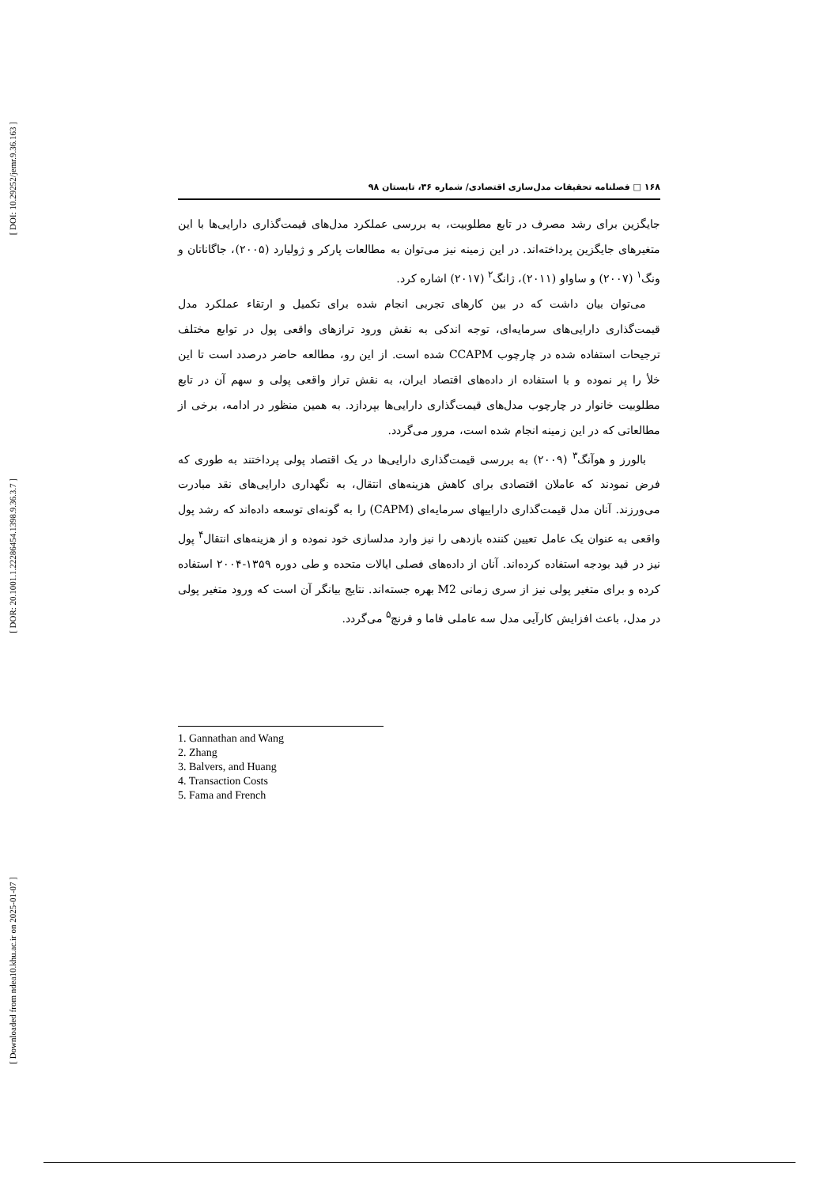[ DOI: 10.29252/jemr.9.36.163 ]
[ DOR: 20.1001.1.22286454.1398.9.36.3.7 ]
[ Downloaded from ndea10.khu.ac.ir on 2025-01-07 ]
۱۶۸ □ فصلنامه تحقیقات مدل‌سازی اقتصادی/ شماره ۳۶، تابستان ۹۸
جایگزین برای رشد مصرف در تابع مطلوبیت، به بررسی عملکرد مدل‌های قیمت‌گذاری دارایی‌ها با این متغیرهای جایگزین پرداخته‌اند. در این زمینه نیز می‌توان به مطالعات پارکر و ژولیارد (۲۰۰۵)، جاگاناتان و ونگ<sup>۱</sup> (۲۰۰۷) و ساواو (۲۰۱۱)، ژانگ<sup>۲</sup> (۲۰۱۷) اشاره کرد.
می‌توان بیان داشت که در بین کارهای تجربی انجام شده برای تکمیل و ارتقاء عملکرد مدل قیمت‌گذاری دارایی‌های سرمایه‌ای، توجه اندکی به نقش ورود ترازهای واقعی پول در توابع مختلف ترجیحات استفاده شده در چارچوب CCAPM شده است. از این رو، مطالعه حاضر درصدد است تا این خلأ را پر نموده و با استفاده از داده‌های اقتصاد ایران، به نقش تراز واقعی پولی و سهم آن در تابع مطلوبیت خانوار در چارچوب مدل‌های قیمت‌گذاری دارایی‌ها بپردازد. به همین منظور در ادامه، برخی از مطالعاتی که در این زمینه انجام شده است، مرور می‌گردد.
بالورز و هوآنگ<sup>۳</sup> (۲۰۰۹) به بررسی قیمت‌گذاری دارایی‌ها در یک اقتصاد پولی پرداختند به طوری که فرض نمودند که عاملان اقتصادی برای کاهش هزینه‌های انتقال، به نگهداری دارایی‌های نقد مبادرت می‌ورزند. آنان مدل قیمت‌گذاری داراییهای سرمایه‌ای (CAPM) را به گونه‌ای توسعه داده‌اند که رشد پول واقعی به عنوان یک عامل تعیین کننده بازدهی را نیز وارد مدلسازی خود نموده و از هزینه‌های انتقال<sup>۴</sup> پول نیز در قید بودجه استفاده کرده‌اند. آنان از داده‌های فصلی ایالات متحده و طی دوره ۱۳۵۹-۲۰۰۴ استفاده کرده و برای متغیر پولی نیز از سری زمانی M2 بهره جسته‌اند. نتایج بیانگر آن است که ورود متغیر پولی در مدل، باعث افزایش کارآیی مدل سه عاملی فاما و فرنچ<sup>۵</sup> می‌گردد.
1. Gannathan and Wang
2. Zhang
3. Balvers, and Huang
4. Transaction Costs
5. Fama and French